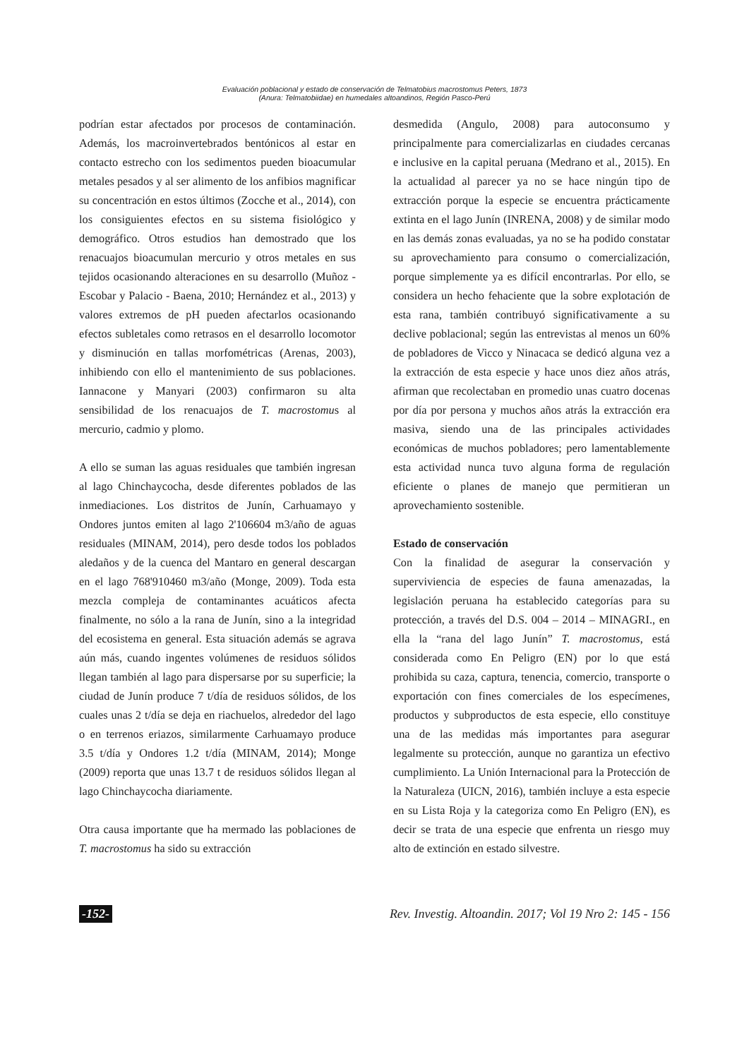Evaluación poblacional y estado de conservación de Telmatobius macrostomus Peters, 1873
(Anura: Telmatobiidae) en humedales altoandinos, Región Pasco-Perú
podrían estar afectados por procesos de contaminación. Además, los macroinvertebrados bentónicos al estar en contacto estrecho con los sedimentos pueden bioacumular metales pesados y al ser alimento de los anfibios magnificar su concentración en estos últimos (Zocche et al., 2014), con los consiguientes efectos en su sistema fisiológico y demográfico. Otros estudios han demostrado que los renacuajos bioacumulan mercurio y otros metales en sus tejidos ocasionando alteraciones en su desarrollo (Muñoz - Escobar y Palacio - Baena, 2010; Hernández et al., 2013) y valores extremos de pH pueden afectarlos ocasionando efectos subletales como retrasos en el desarrollo locomotor y disminución en tallas morfométricas (Arenas, 2003), inhibiendo con ello el mantenimiento de sus poblaciones. Iannacone y Manyari (2003) confirmaron su alta sensibilidad de los renacuajos de T. macrostomus al mercurio, cadmio y plomo.
A ello se suman las aguas residuales que también ingresan al lago Chinchaycocha, desde diferentes poblados de las inmediaciones. Los distritos de Junín, Carhuamayo y Ondores juntos emiten al lago 2'106604 m3/año de aguas residuales (MINAM, 2014), pero desde todos los poblados aledaños y de la cuenca del Mantaro en general descargan en el lago 768'910460 m3/año (Monge, 2009). Toda esta mezcla compleja de contaminantes acuáticos afecta finalmente, no sólo a la rana de Junín, sino a la integridad del ecosistema en general. Esta situación además se agrava aún más, cuando ingentes volúmenes de residuos sólidos llegan también al lago para dispersarse por su superficie; la ciudad de Junín produce 7 t/día de residuos sólidos, de los cuales unas 2 t/día se deja en riachuelos, alrededor del lago o en terrenos eriazos, similarmente Carhuamayo produce 3.5 t/día y Ondores 1.2 t/día (MINAM, 2014); Monge (2009) reporta que unas 13.7 t de residuos sólidos llegan al lago Chinchaycocha diariamente.
Otra causa importante que ha mermado las poblaciones de T. macrostomus ha sido su extracción
desmedida (Angulo, 2008) para autoconsumo y principalmente para comercializarlas en ciudades cercanas e inclusive en la capital peruana (Medrano et al., 2015). En la actualidad al parecer ya no se hace ningún tipo de extracción porque la especie se encuentra prácticamente extinta en el lago Junín (INRENA, 2008) y de similar modo en las demás zonas evaluadas, ya no se ha podido constatar su aprovechamiento para consumo o comercialización, porque simplemente ya es difícil encontrarlas. Por ello, se considera un hecho fehaciente que la sobre explotación de esta rana, también contribuyó significativamente a su declive poblacional; según las entrevistas al menos un 60% de pobladores de Vicco y Ninacaca se dedicó alguna vez a la extracción de esta especie y hace unos diez años atrás, afirman que recolectaban en promedio unas cuatro docenas por día por persona y muchos años atrás la extracción era masiva, siendo una de las principales actividades económicas de muchos pobladores; pero lamentablemente esta actividad nunca tuvo alguna forma de regulación eficiente o planes de manejo que permitieran un aprovechamiento sostenible.
Estado de conservación
Con la finalidad de asegurar la conservación y superviviencia de especies de fauna amenazadas, la legislación peruana ha establecido categorías para su protección, a través del D.S. 004 – 2014 – MINAGRI., en ella la “rana del lago Junín” T. macrostomus, está considerada como En Peligro (EN) por lo que está prohibida su caza, captura, tenencia, comercio, transporte o exportación con fines comerciales de los especímenes, productos y subproductos de esta especie, ello constituye una de las medidas más importantes para asegurar legalmente su protección, aunque no garantiza un efectivo cumplimiento. La Unión Internacional para la Protección de la Naturaleza (UICN, 2016), también incluye a esta especie en su Lista Roja y la categoriza como En Peligro (EN), es decir se trata de una especie que enfrenta un riesgo muy alto de extinción en estado silvestre.
-152- Rev. Investig. Altoandin. 2017; Vol 19 Nro 2: 145 - 156